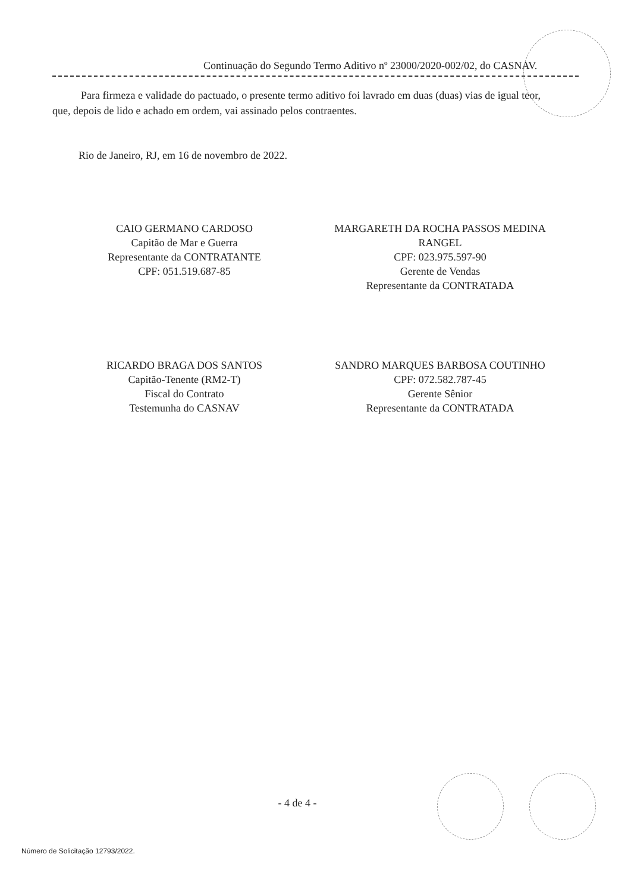Continuação do Segundo Termo Aditivo nº 23000/2020-002/02, do CASNAV.
Para firmeza e validade do pactuado, o presente termo aditivo foi lavrado em duas (duas) vias de igual teor, que, depois de lido e achado em ordem, vai assinado pelos contraentes.
Rio de Janeiro, RJ, em 16 de novembro de 2022.
CAIO GERMANO CARDOSO
Capitão de Mar e Guerra
Representante da CONTRATANTE
CPF: 051.519.687-85
MARGARETH DA ROCHA PASSOS MEDINA
RANGEL
CPF: 023.975.597-90
Gerente de Vendas
Representante da CONTRATADA
RICARDO BRAGA DOS SANTOS
Capitão-Tenente (RM2-T)
Fiscal do Contrato
Testemunha do CASNAV
SANDRO MARQUES BARBOSA COUTINHO
CPF: 072.582.787-45
Gerente Sênior
Representante da CONTRATADA
- 4 de 4 -
Número de Solicitação 12793/2022.